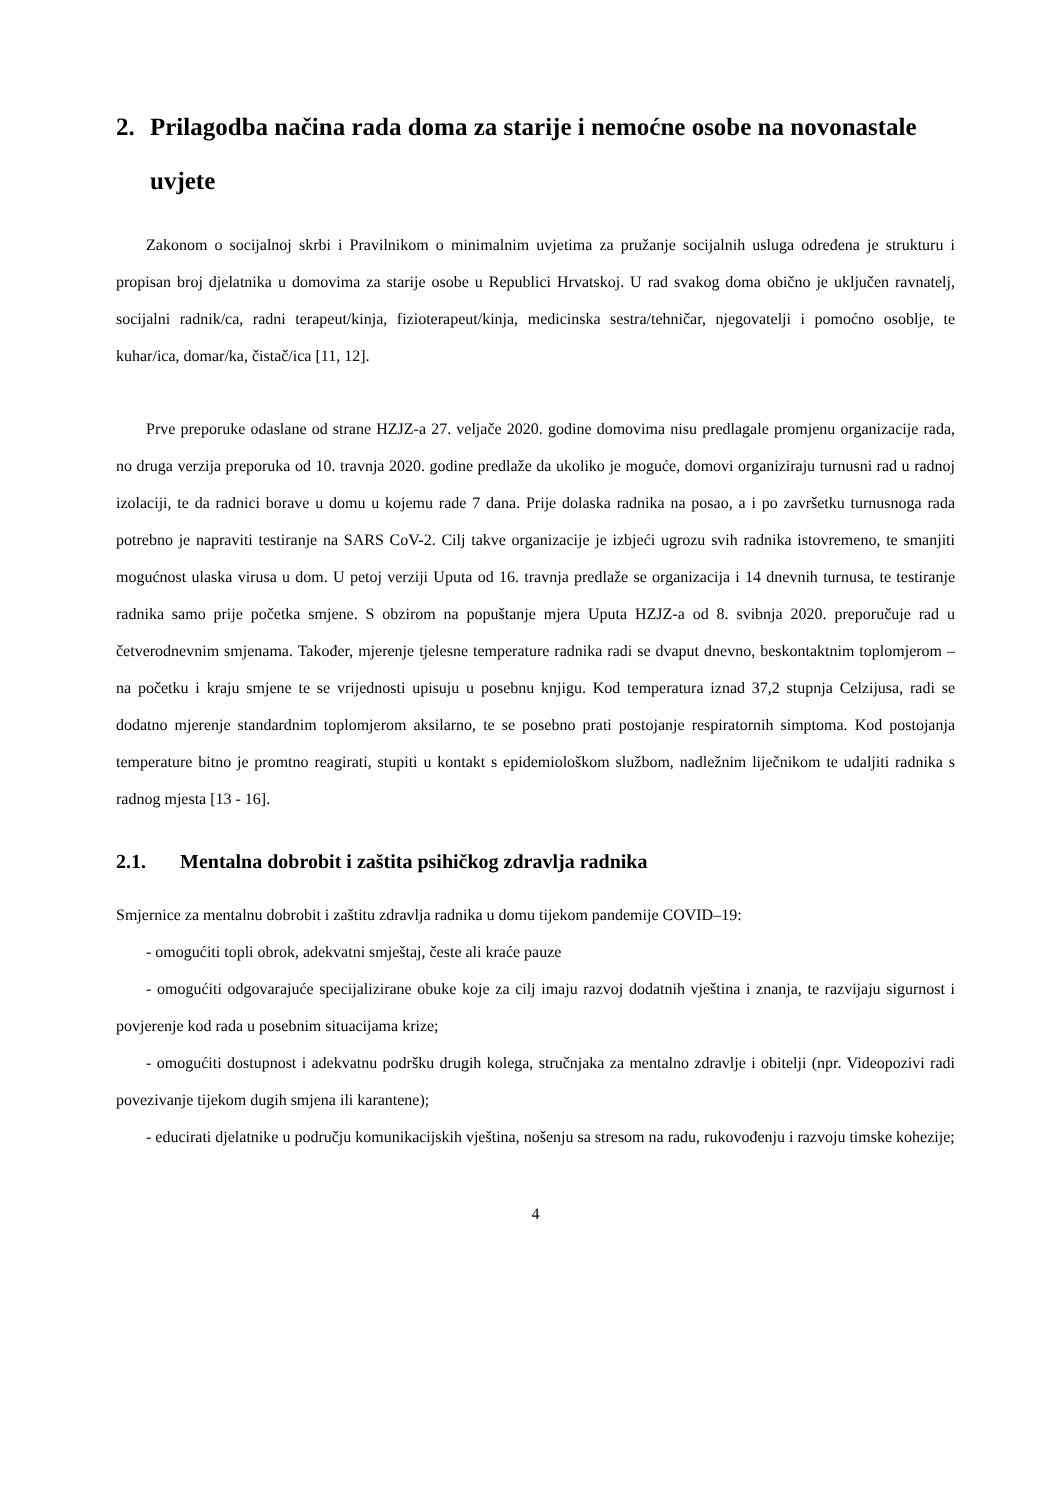2. Prilagodba načina rada doma za starije i nemoćne osobe na novonastale uvjete
Zakonom o socijalnoj skrbi i Pravilnikom o minimalnim uvjetima za pružanje socijalnih usluga određena je strukturu i propisan broj djelatnika u domovima za starije osobe u Republici Hrvatskoj. U rad svakog doma obično je uključen ravnatelj, socijalni radnik/ca, radni terapeut/kinja, fizioterapeut/kinja, medicinska sestra/tehničar, njegovatelji i pomoćno osoblje, te kuhar/ica, domar/ka, čistač/ica [11, 12].
Prve preporuke odaslane od strane HZJZ-a 27. veljače 2020. godine domovima nisu predlagale promjenu organizacije rada, no druga verzija preporuka od 10. travnja 2020. godine predlaže da ukoliko je moguće, domovi organiziraju turnusni rad u radnoj izolaciji, te da radnici borave u domu u kojemu rade 7 dana. Prije dolaska radnika na posao, a i po završetku turnusnoga rada potrebno je napraviti testiranje na SARS CoV-2. Cilj takve organizacije je izbjeći ugrozu svih radnika istovremeno, te smanjiti mogućnost ulaska virusa u dom. U petoj verziji Uputa od 16. travnja predlaže se organizacija i 14 dnevnih turnusa, te testiranje radnika samo prije početka smjene. S obzirom na popuštanje mjera Uputa HZJZ-a od 8. svibnja 2020. preporučuje rad u četverodnevnim smjenama. Također, mjerenje tjelesne temperature radnika radi se dvaput dnevno, beskontaktnim toplomjerom – na početku i kraju smjene te se vrijednosti upisuju u posebnu knjigu. Kod temperatura iznad 37,2 stupnja Celzijusa, radi se dodatno mjerenje standardnim toplomjerom aksilarno, te se posebno prati postojanje respiratornih simptoma. Kod postojanja temperature bitno je promtno reagirati, stupiti u kontakt s epidemiološkom službom, nadležnim liječnikom te udaljiti radnika s radnog mjesta [13 - 16].
2.1. Mentalna dobrobit i zaštita psihičkog zdravlja radnika
Smjernice za mentalnu dobrobit i zaštitu zdravlja radnika u domu tijekom pandemije COVID–19:
- omogućiti topli obrok, adekvatni smještaj, česte ali kraće pauze
- omogućiti odgovarajuće specijalizirane obuke koje za cilj imaju razvoj dodatnih vještina i znanja, te razvijaju sigurnost i povjerenje kod rada u posebnim situacijama krize;
- omogućiti dostupnost i adekvatnu podršku drugih kolega, stručnjaka za mentalno zdravlje i obitelji (npr. Videopozivi radi povezivanje tijekom dugih smjena ili karantene);
- educirati djelatnike u području komunikacijskih vještina, nošenju sa stresom na radu, rukovođenju i razvoju timske kohezije;
4